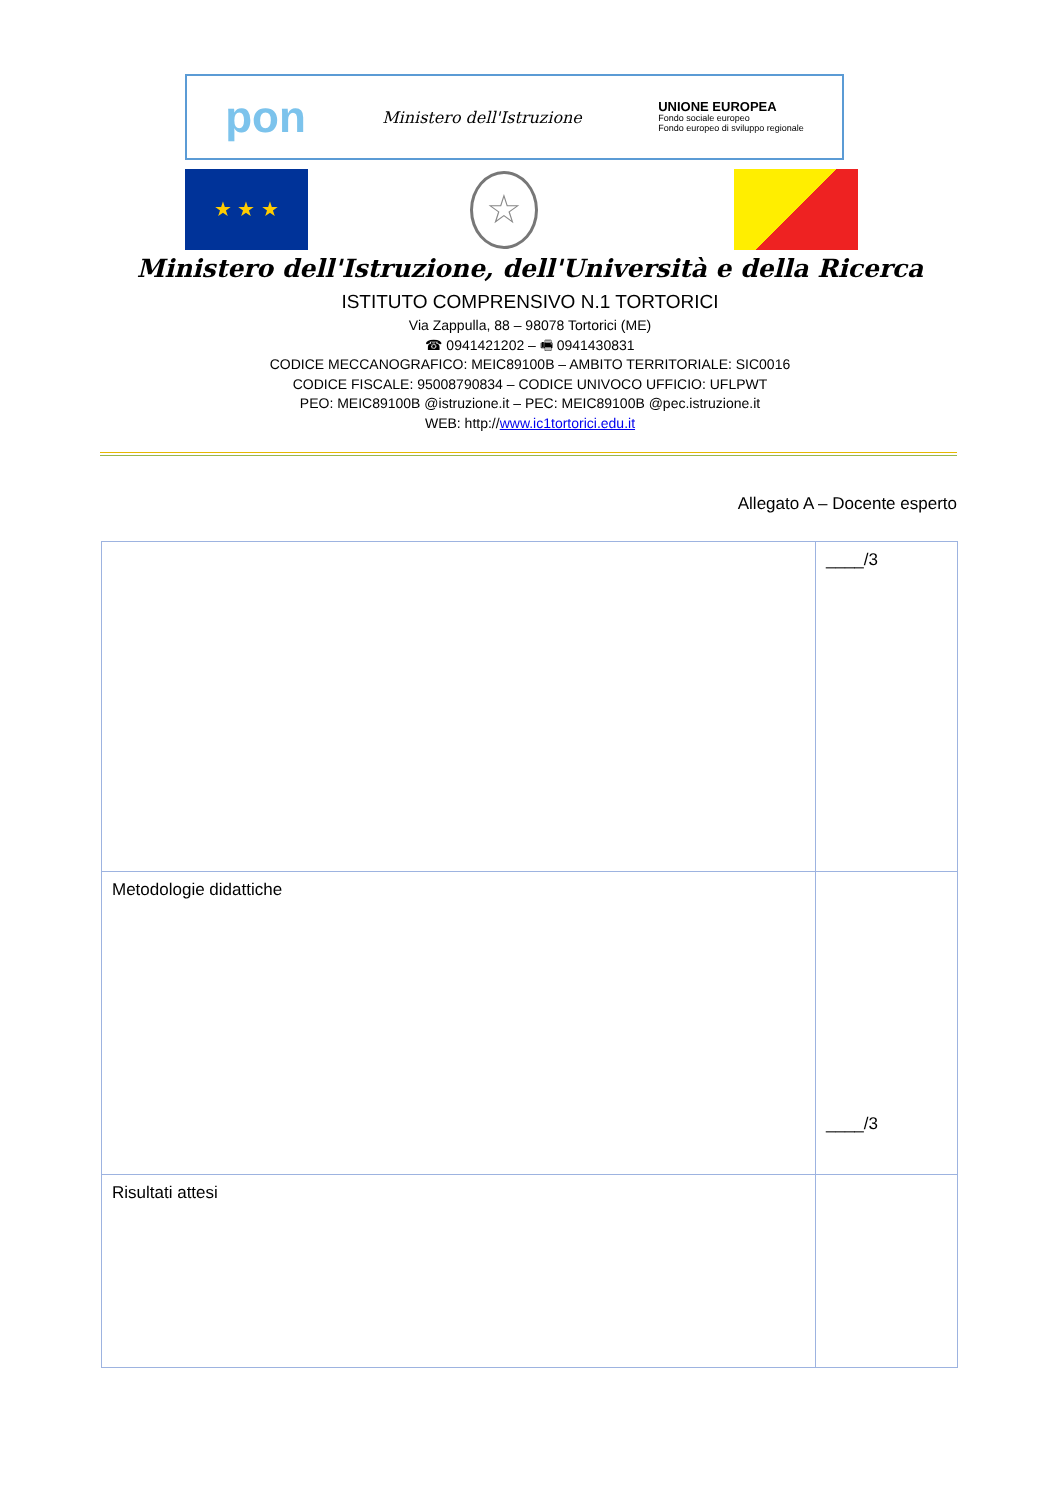pon Ministero dell'Istruzione UNIONE EUROPEA
Fondo sociale europeo
Fondo europeo di sviluppo regionale
★ ★ ★ ☆
Ministero dell'Istruzione, dell'Università e della Ricerca
ISTITUTO COMPRENSIVO N.1 TORTORICI
Via Zappulla, 88 – 98078 Tortorici (ME)
☎ 0941421202 – 🖷 0941430831
CODICE MECCANOGRAFICO: MEIC89100B – AMBITO TERRITORIALE: SIC0016
CODICE FISCALE: 95008790834 – CODICE UNIVOCO UFFICIO: UFLPWT
PEO: MEIC89100B @istruzione.it – PEC: MEIC89100B @pec.istruzione.it
WEB: http://www.ic1tortorici.edu.it
Allegato A – Docente esperto
| | ____/3 |
| Metodologie didattiche | ____/3 |
| Risultati attesi | |